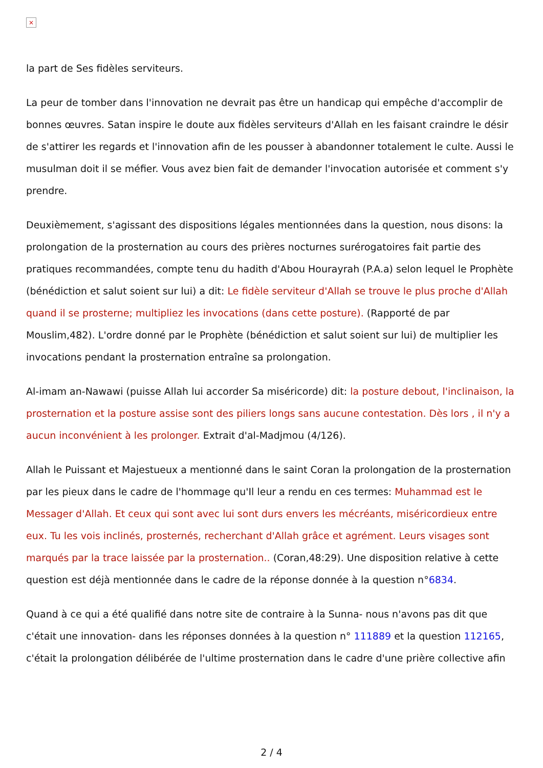×
la part de Ses fidèles serviteurs.
La peur de tomber dans l'innovation ne devrait pas être un handicap qui empêche d'accomplir de bonnes œuvres. Satan inspire le doute aux fidèles serviteurs d'Allah en les faisant craindre le désir de s'attirer les regards et l'innovation afin de les pousser à abandonner totalement le culte. Aussi le musulman doit il se méfier. Vous avez bien fait de demander l'invocation autorisée et comment s'y prendre.
Deuxièmement, s'agissant des dispositions légales mentionnées dans la question, nous disons: la prolongation de la prosternation au cours des prières nocturnes surérogatoires fait partie des pratiques recommandées, compte tenu du hadith d'Abou Hourayrah (P.A.a) selon lequel le Prophète (bénédiction et salut soient sur lui) a dit: Le fidèle serviteur d'Allah se trouve le plus proche d'Allah quand il se prosterne; multipliez les invocations (dans cette posture). (Rapporté de par Mouslim,482). L'ordre donné par le Prophète (bénédiction et salut soient sur lui) de multiplier les invocations pendant la prosternation entraîne sa prolongation.
Al-imam an-Nawawi (puisse Allah lui accorder Sa miséricorde) dit: la posture debout, l'inclinaison, la prosternation et la posture assise sont des piliers longs sans aucune contestation. Dès lors , il n'y a aucun inconvénient à les prolonger. Extrait d'al-Madjmou (4/126).
Allah le Puissant et Majestueux a mentionné dans le saint Coran la prolongation de la prosternation par les pieux dans le cadre de l'hommage qu'Il leur a rendu en ces termes: Muhammad est le Messager d'Allah. Et ceux qui sont avec lui sont durs envers les mécréants, miséricordieux entre eux. Tu les vois inclinés, prosternés, recherchant d'Allah grâce et agrément. Leurs visages sont marqués par la trace laissée par la prosternation.. (Coran,48:29). Une disposition relative à cette question est déjà mentionnée dans le cadre de la réponse donnée à la question n°6834.
Quand à ce qui a été qualifié dans notre site de contraire à la Sunna- nous n'avons pas dit que c'était une innovation- dans les réponses données à la question n° 111889 et la question 112165, c'était la prolongation délibérée de l'ultime prosternation dans le cadre d'une prière collective afin
2 / 4